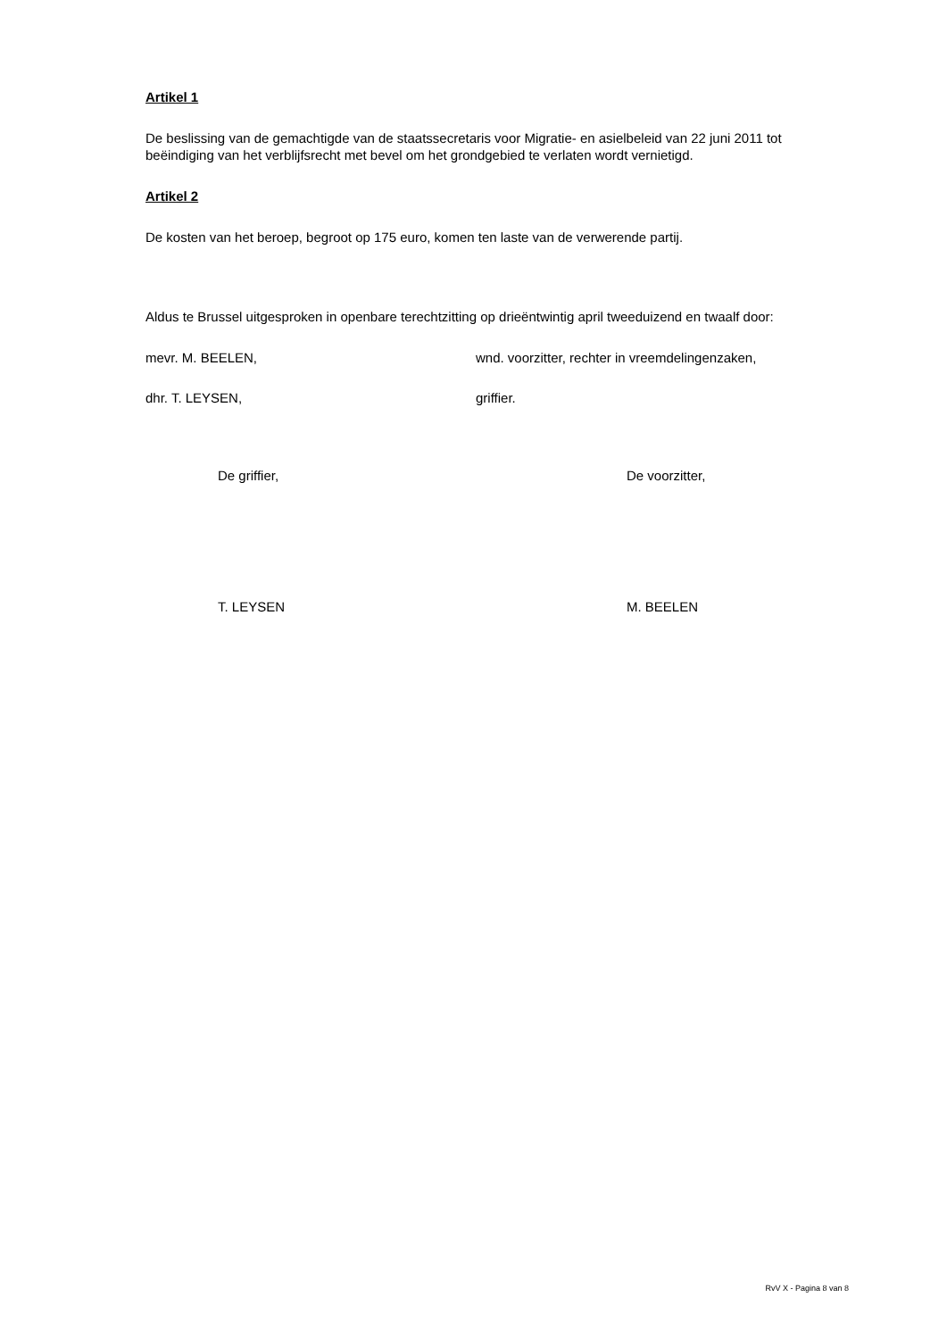Artikel 1
De beslissing van de gemachtigde van de staatssecretaris voor Migratie- en asielbeleid van 22 juni 2011 tot beëindiging van het verblijfsrecht met bevel om het grondgebied te verlaten wordt vernietigd.
Artikel 2
De kosten van het beroep, begroot op 175 euro, komen ten laste van de verwerende partij.
Aldus te Brussel uitgesproken in openbare terechtzitting op drieëntwintig april tweeduizend en twaalf door:
mevr. M. BEELEN, wnd. voorzitter, rechter in vreemdelingenzaken,
dhr. T. LEYSEN, griffier.
De griffier, De voorzitter,
T. LEYSEN M. BEELEN
RvV X - Pagina 8 van 8